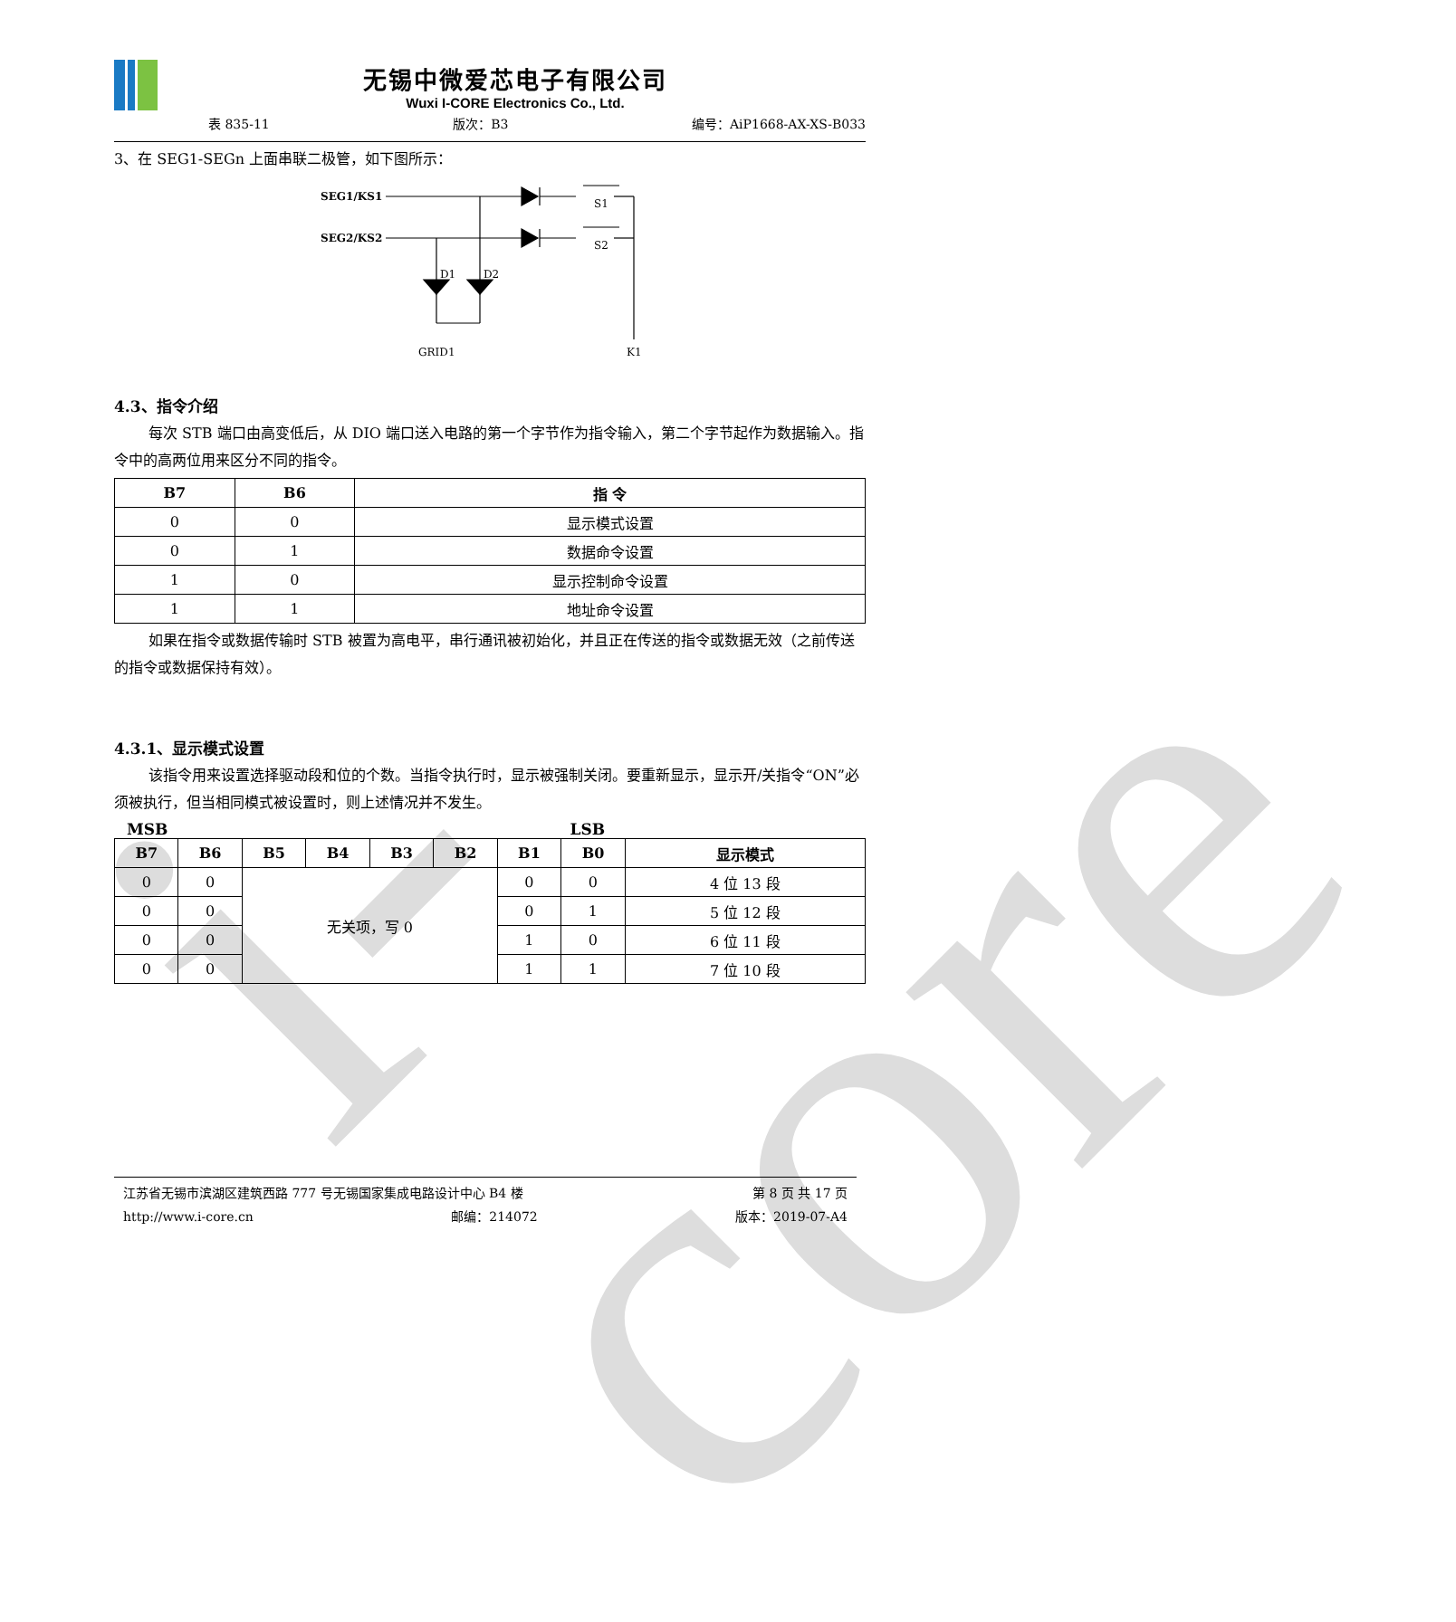i-core
无锡中微爱芯电子有限公司
Wuxi I-CORE Electronics Co., Ltd.
表 835-11 版次：B3 编号：AiP1668-AX-XS-B033
3、在 SEG1-SEGn 上面串联二极管，如下图所示：
SEG1/KS1
SEG2/KS2
S1
S2
K1
D1
D2
GRID1
4.3、指令介绍
每次 STB 端口由高变低后，从 DIO 端口送入电路的第一个字节作为指令输入，第二个字节起作为数据输入。指令中的高两位用来区分不同的指令。
| B7 | B6 | 指 令 |
| --- | --- | --- |
| 0 | 0 | 显示模式设置 |
| 0 | 1 | 数据命令设置 |
| 1 | 0 | 显示控制命令设置 |
| 1 | 1 | 地址命令设置 |
如果在指令或数据传输时 STB 被置为高电平，串行通讯被初始化，并且正在传送的指令或数据无效（之前传送的指令或数据保持有效）。
4.3.1、显示模式设置
该指令用来设置选择驱动段和位的个数。当指令执行时，显示被强制关闭。要重新显示，显示开/关指令“ON”必须被执行，但当相同模式被设置时，则上述情况并不发生。
MSB LSB
| B7 | B6 | B5 | B4 | B3 | B2 | B1 | B0 | 显示模式 |
| --- | --- | --- | --- | --- | --- | --- | --- | --- |
| 0 | 0 | 无关项，写 0 | | | | 0 | 0 | 4 位 13 段 |
| 0 | 0 | | | | | 0 | 1 | 5 位 12 段 |
| 0 | 0 | | | | | 1 | 0 | 6 位 11 段 |
| 0 | 0 | | | | | 1 | 1 | 7 位 10 段 |
江苏省无锡市滨湖区建筑西路 777 号无锡国家集成电路设计中心 B4 楼 第 8 页 共 17 页
http://www.i-core.cn 邮编：214072 版本：2019-07-A4